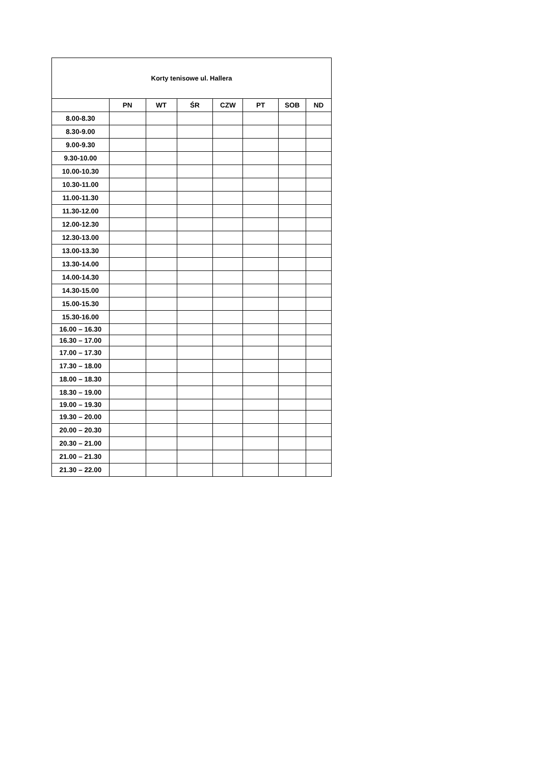| Korty tenisowe ul. Hallera | | | | | | | |
| --- | --- | --- | --- | --- | --- | --- | --- |
| | PN | WT | ŚR | CZW | PT | SOB | ND |
| 8.00-8.30 | | | | | | | |
| 8.30-9.00 | | | | | | | |
| 9.00-9.30 | | | | | | | |
| 9.30-10.00 | | | | | | | |
| 10.00-10.30 | | | | | | | |
| 10.30-11.00 | | | | | | | |
| 11.00-11.30 | | | | | | | |
| 11.30-12.00 | | | | | | | |
| 12.00-12.30 | | | | | | | |
| 12.30-13.00 | | | | | | | |
| 13.00-13.30 | | | | | | | |
| 13.30-14.00 | | | | | | | |
| 14.00-14.30 | | | | | | | |
| 14.30-15.00 | | | | | | | |
| 15.00-15.30 | | | | | | | |
| 15.30-16.00 | | | | | | | |
| 16.00 – 16.30 | | | | | | | |
| 16.30 – 17.00 | | | | | | | |
| 17.00 – 17.30 | | | | | | | |
| 17.30 – 18.00 | | | | | | | |
| 18.00 – 18.30 | | | | | | | |
| 18.30 – 19.00 | | | | | | | |
| 19.00 – 19.30 | | | | | | | |
| 19.30 – 20.00 | | | | | | | |
| 20.00 – 20.30 | | | | | | | |
| 20.30 – 21.00 | | | | | | | |
| 21.00 – 21.30 | | | | | | | |
| 21.30 – 22.00 | | | | | | | |